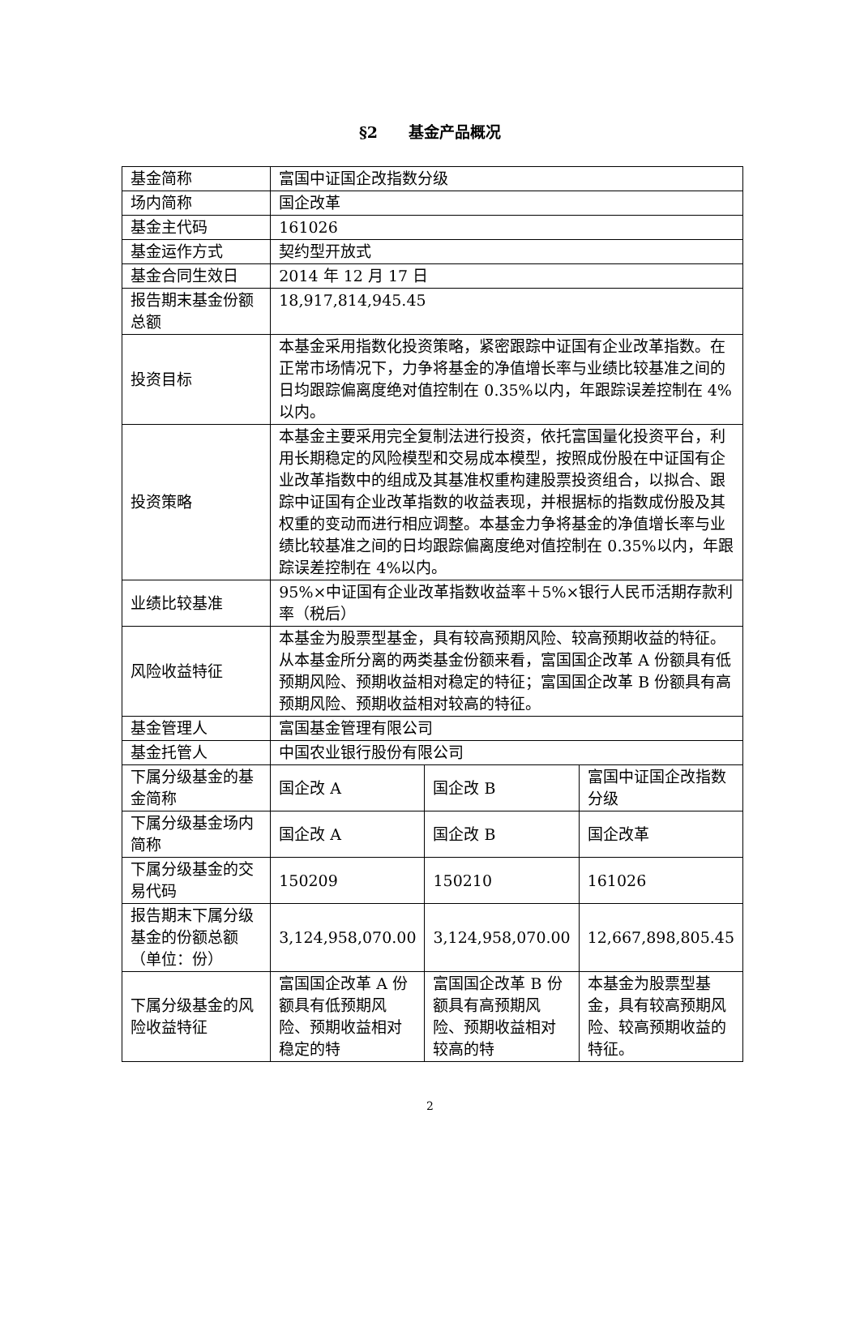§2　　基金产品概况
| 基金简称 | 富国中证国企改指数分级 | | |
| 场内简称 | 国企改革 | | |
| 基金主代码 | 161026 | | |
| 基金运作方式 | 契约型开放式 | | |
| 基金合同生效日 | 2014 年 12 月 17 日 | | |
| 报告期末基金份额总额 | 18,917,814,945.45 | | |
| 投资目标 | 本基金采用指数化投资策略，紧密跟踪中证国有企业改革指数。在正常市场情况下，力争将基金的净值增长率与业绩比较基准之间的日均跟踪偏离度绝对值控制在 0.35%以内，年跟踪误差控制在 4%以内。 | | |
| 投资策略 | 本基金主要采用完全复制法进行投资，依托富国量化投资平台，利用长期稳定的风险模型和交易成本模型，按照成份股在中证国有企业改革指数中的组成及其基准权重构建股票投资组合，以拟合、跟踪中证国有企业改革指数的收益表现，并根据标的指数成份股及其权重的变动而进行相应调整。本基金力争将基金的净值增长率与业绩比较基准之间的日均跟踪偏离度绝对值控制在 0.35%以内，年跟踪误差控制在 4%以内。 | | |
| 业绩比较基准 | 95%×中证国有企业改革指数收益率＋5%×银行人民币活期存款利率（税后） | | |
| 风险收益特征 | 本基金为股票型基金，具有较高预期风险、较高预期收益的特征。从本基金所分离的两类基金份额来看，富国国企改革 A 份额具有低预期风险、预期收益相对稳定的特征；富国国企改革 B 份额具有高预期风险、预期收益相对较高的特征。 | | |
| 基金管理人 | 富国基金管理有限公司 | | |
| 基金托管人 | 中国农业银行股份有限公司 | | |
| 下属分级基金的基金简称 | 国企改 A | 国企改 B | 富国中证国企改指数分级 |
| 下属分级基金场内简称 | 国企改 A | 国企改 B | 国企改革 |
| 下属分级基金的交易代码 | 150209 | 150210 | 161026 |
| 报告期末下属分级基金的份额总额 （单位：份） | 3,124,958,070.00 | 3,124,958,070.00 | 12,667,898,805.45 |
| 下属分级基金的风险收益特征 | 富国国企改革 A 份额具有低预期风险、预期收益相对稳定的特 | 富国国企改革 B 份额具有高预期风险、预期收益相对较高的特 | 本基金为股票型基金，具有较高预期风险、较高预期收益的特征。 |
2